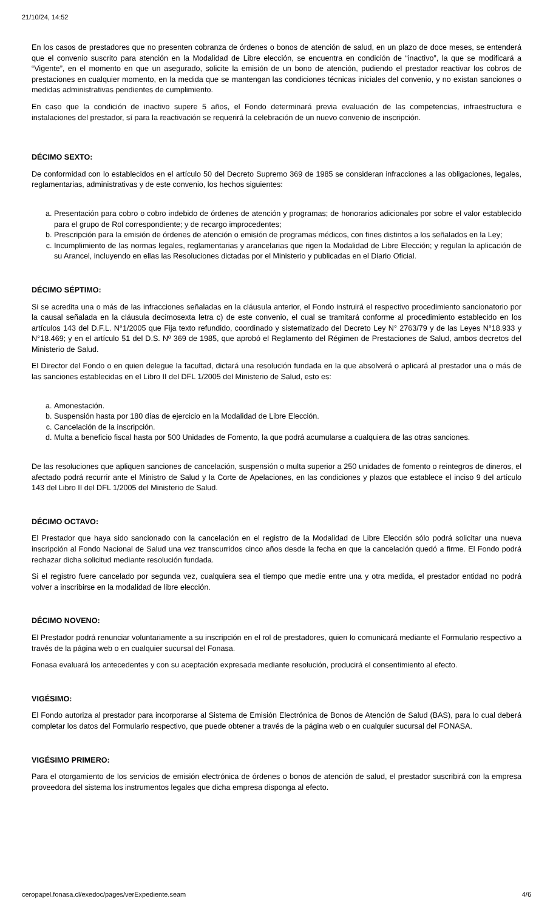21/10/24, 14:52
En los casos de prestadores que no presenten cobranza de órdenes o bonos de atención de salud, en un plazo de doce meses, se entenderá que el convenio suscrito para atención en la Modalidad de Libre elección, se encuentra en condición de “inactivo”, la que se modificará a “Vigente”, en el momento en que un asegurado, solicite la emisión de un bono de atención, pudiendo el prestador reactivar los cobros de prestaciones en cualquier momento, en la medida que se mantengan las condiciones técnicas iniciales del convenio, y no existan sanciones o medidas administrativas pendientes de cumplimiento.
En caso que la condición de inactivo supere 5 años, el Fondo determinará previa evaluación de las competencias, infraestructura e instalaciones del prestador, sí para la reactivación se requerirá la celebración de un nuevo convenio de inscripción.
DÉCIMO SEXTO:
De conformidad con lo establecidos en el artículo 50 del Decreto Supremo 369 de 1985 se consideran infracciones a las obligaciones, legales, reglamentarias, administrativas y de este convenio, los hechos siguientes:
a. Presentación para cobro o cobro indebido de órdenes de atención y programas; de honorarios adicionales por sobre el valor establecido para el grupo de Rol correspondiente; y de recargo improcedentes;
b. Prescripción para la emisión de órdenes de atención o emisión de programas médicos, con fines distintos a los señalados en la Ley;
c. Incumplimiento de las normas legales, reglamentarias y arancelarias que rigen la Modalidad de Libre Elección; y regulan la aplicación de su Arancel, incluyendo en ellas las Resoluciones dictadas por el Ministerio y publicadas en el Diario Oficial.
DÉCIMO SÉPTIMO:
Si se acredita una o más de las infracciones señaladas en la cláusula anterior, el Fondo instruirá el respectivo procedimiento sancionatorio por la causal señalada en la cláusula decimosexta letra c) de este convenio, el cual se tramitará conforme al procedimiento establecido en los artículos 143 del D.F.L. N°1/2005 que Fija texto refundido, coordinado y sistematizado del Decreto Ley N° 2763/79 y de las Leyes N°18.933 y N°18.469; y en el artículo 51 del D.S. Nº 369 de 1985, que aprobó el Reglamento del Régimen de Prestaciones de Salud, ambos decretos del Ministerio de Salud.
El Director del Fondo o en quien delegue la facultad, dictará una resolución fundada en la que absolverá o aplicará al prestador una o más de las sanciones establecidas en el Libro II del DFL 1/2005 del Ministerio de Salud, esto es:
a. Amonestación.
b. Suspensión hasta por 180 días de ejercicio en la Modalidad de Libre Elección.
c. Cancelación de la inscripción.
d. Multa a beneficio fiscal hasta por 500 Unidades de Fomento, la que podrá acumularse a cualquiera de las otras sanciones.
De las resoluciones que apliquen sanciones de cancelación, suspensión o multa superior a 250 unidades de fomento o reintegros de dineros, el afectado podrá recurrir ante el Ministro de Salud y la Corte de Apelaciones, en las condiciones y plazos que establece el inciso 9 del artículo 143 del Libro II del DFL 1/2005 del Ministerio de Salud.
DÉCIMO OCTAVO:
El Prestador que haya sido sancionado con la cancelación en el registro de la Modalidad de Libre Elección sólo podrá solicitar una nueva inscripción al Fondo Nacional de Salud una vez transcurridos cinco años desde la fecha en que la cancelación quedó a firme. El Fondo podrá rechazar dicha solicitud mediante resolución fundada.
Si el registro fuere cancelado por segunda vez, cualquiera sea el tiempo que medie entre una y otra medida, el prestador entidad no podrá volver a inscribirse en la modalidad de libre elección.
DÉCIMO NOVENO:
El Prestador podrá renunciar voluntariamente a su inscripción en el rol de prestadores, quien lo comunicará mediante el Formulario respectivo a través de la página web o en cualquier sucursal del Fonasa.
Fonasa evaluará los antecedentes y con su aceptación expresada mediante resolución, producirá el consentimiento al efecto.
VIGÉSIMO:
El Fondo autoriza al prestador para incorporarse al Sistema de Emisión Electrónica de Bonos de Atención de Salud (BAS), para lo cual deberá completar los datos del Formulario respectivo, que puede obtener a través de la página web o en cualquier sucursal del FONASA.
VIGÉSIMO PRIMERO:
Para el otorgamiento de los servicios de emisión electrónica de órdenes o bonos de atención de salud, el prestador suscribirá con la empresa proveedora del sistema los instrumentos legales que dicha empresa disponga al efecto.
ceropapel.fonasa.cl/exedoc/pages/verExpediente.seam 4/6